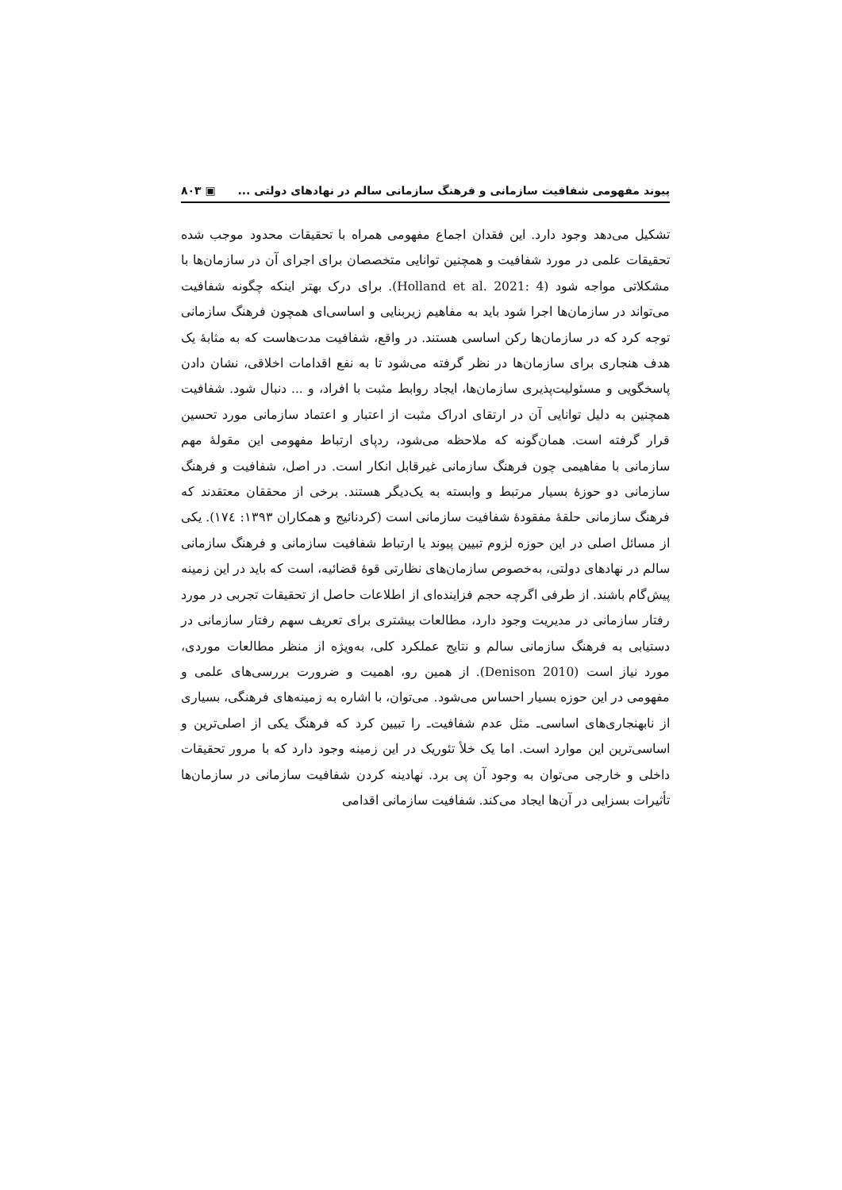پیوند مفهومی شفافیت سازمانی و فرهنگ سازمانی سالم در نهادهای دولتی ... ▣ ۸۰۳
تشکیل می‌دهد وجود دارد. این فقدان اجماع مفهومی همراه با تحقیقات محدود موجب شده تحقیقات علمی در مورد شفافیت و همچنین توانایی متخصصان برای اجرای آن در سازمان‌ها با مشکلاتی مواجه شود (Holland et al. 2021: 4). برای درک بهتر اینکه چگونه شفافیت می‌تواند در سازمان‌ها اجرا شود باید به مفاهیم زیربنایی و اساسی‌ای همچون فرهنگ سازمانی توجه کرد که در سازمان‌ها رکن اساسی هستند. در واقع، شفافیت مدت‌هاست که به مثابهٔ یک هدف هنجاری برای سازمان‌ها در نظر گرفته می‌شود تا به نفع اقدامات اخلاقی، نشان دادن پاسخگویی و مسئولیت‌پذیری سازمان‌ها، ایجاد روابط مثبت با افراد، و ... دنبال شود. شفافیت همچنین به دلیل توانایی آن در ارتقای ادراک مثبت از اعتبار و اعتماد سازمانی مورد تحسین قرار گرفته است. همان‌گونه که ملاحظه می‌شود، ردپای ارتباط مفهومی این مقولهٔ مهم سازمانی با مفاهیمی چون فرهنگ سازمانی غیرقابل انکار است. در اصل، شفافیت و فرهنگ سازمانی دو حوزهٔ بسیار مرتبط و وابسته به یک‌دیگر هستند. برخی از محققان معتقدند که فرهنگ سازمانی حلقهٔ مفقودهٔ شفافیت سازمانی است (کردنائیج و همکاران ۱۳۹۳: ۱۷٤). یکی از مسائل اصلی در این حوزه لزوم تبیین پیوند یا ارتباط شفافیت سازمانی و فرهنگ سازمانی سالم در نهادهای دولتی، به‌خصوص سازمان‌های نظارتی قوهٔ قضائیه، است که باید در این زمینه پیش‌گام باشند. از طرفی اگرچه حجم فزاینده‌ای از اطلاعات حاصل از تحقیقات تجربی در مورد رفتار سازمانی در مدیریت وجود دارد، مطالعات بیشتری برای تعریف سهم رفتار سازمانی در دستیابی به فرهنگ سازمانی سالم و نتایج عملکرد کلی، به‌ویژه از منظر مطالعات موردی، مورد نیاز است (Denison 2010). از همین رو، اهمیت و ضرورت بررسی‌های علمی و مفهومی در این حوزه بسیار احساس می‌شود. می‌توان، با اشاره به زمینه‌های فرهنگی، بسیاری از نابهنجاری‌های اساسی‌ـ مثل عدم شفافیت‌ـ را تبیین کرد که فرهنگ یکی از اصلی‌ترین و اساسی‌ترین این موارد است. اما یک خلأ تئوریک در این زمینه وجود دارد که با مرور تحقیقات داخلی و خارجی می‌توان به وجود آن پی برد. نهادینه کردن شفافیت سازمانی در سازمان‌ها تأثیرات بسزایی در آن‌ها ایجاد می‌کند. شفافیت سازمانی اقدامی